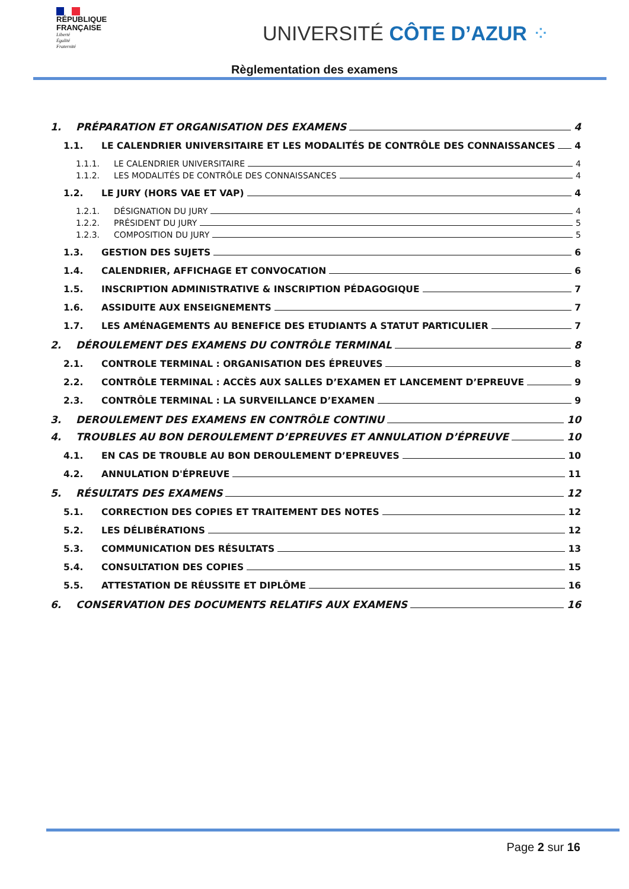RÉPUBLIQUE
FRANÇAISE
Liberté
Égalité
Fraternité
UNIVERSITÉ CÔTE D’AZUR ⁘
Règlementation des examens
1. PRÉPARATION ET ORGANISATION DES EXAMENS 4
1.1. LE CALENDRIER UNIVERSITAIRE ET LES MODALITÉS DE CONTRÔLE DES CONNAISSANCES 4
1.1.1. LE CALENDRIER UNIVERSITAIRE 4
1.1.2. LES MODALITÉS DE CONTRÔLE DES CONNAISSANCES 4
1.2. LE JURY (HORS VAE ET VAP) 4
1.2.1. DÉSIGNATION DU JURY 4
1.2.2. PRÉSIDENT DU JURY 5
1.2.3. COMPOSITION DU JURY 5
1.3. GESTION DES SUJETS 6
1.4. CALENDRIER, AFFICHAGE ET CONVOCATION 6
1.5. INSCRIPTION ADMINISTRATIVE & INSCRIPTION PÉDAGOGIQUE 7
1.6. ASSIDUITE AUX ENSEIGNEMENTS 7
1.7. LES AMÉNAGEMENTS AU BENEFICE DES ETUDIANTS A STATUT PARTICULIER 7
2. DÉROULEMENT DES EXAMENS DU CONTRÔLE TERMINAL 8
2.1. CONTROLE TERMINAL : ORGANISATION DES ÉPREUVES 8
2.2. CONTRÔLE TERMINAL : ACCÈS AUX SALLES D’EXAMEN ET LANCEMENT D’EPREUVE 9
2.3. CONTRÔLE TERMINAL : LA SURVEILLANCE D’EXAMEN 9
3. DEROULEMENT DES EXAMENS EN CONTRÔLE CONTINU 10
4. TROUBLES AU BON DEROULEMENT D’EPREUVES ET ANNULATION D’ÉPREUVE 10
4.1. EN CAS DE TROUBLE AU BON DEROULEMENT D’EPREUVES 10
4.2. ANNULATION D'ÉPREUVE 11
5. RÉSULTATS DES EXAMENS 12
5.1. CORRECTION DES COPIES ET TRAITEMENT DES NOTES 12
5.2. LES DÉLIBÉRATIONS 12
5.3. COMMUNICATION DES RÉSULTATS 13
5.4. CONSULTATION DES COPIES 15
5.5. ATTESTATION DE RÉUSSITE ET DIPLÔME 16
6. CONSERVATION DES DOCUMENTS RELATIFS AUX EXAMENS 16
Page 2 sur 16